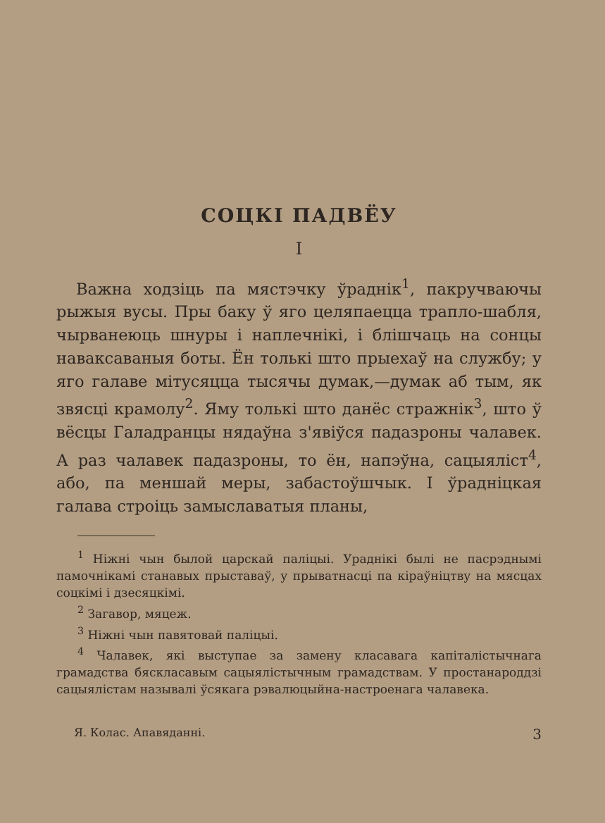СОЦКІ ПАДВЁУ
I
Важна ходзіць па мястэчку ўраднік<sup>1</sup>, пакручваючы рыжыя вусы. Пры баку ў яго целяпаецца трапло-шабля, чырванеюць шнуры і наплечнікі, і блішчаць на сонцы наваксаваныя боты. Ён толькі што прыехаў на службу; у яго галаве мітусяцца тысячы думак,—думак аб тым, як звясці крамолу<sup>2</sup>. Яму толькі што данёс стражнік<sup>3</sup>, што ў вёсцы Галадранцы нядаўна з'явіўся падазроны чалавек. А раз чалавек падазроны, то ён, напэўна, сацыяліст<sup>4</sup>, або, па меншай меры, забастоўшчык. І ўрадніцкая галава строіць замыславатыя планы,
<sup>1</sup> Ніжні чын былой царскай паліцыі. Ураднікі былі не пасрэднымі памочнікамі станавых прыставаў, у прыватнасці па кіраўніцтву на мясцах соцкімі і дзесяцкімі.
<sup>2</sup> Загавор, мяцеж.
<sup>3</sup> Ніжні чын павятовай паліцыі.
<sup>4</sup> Чалавек, які выступае за замену класавага капіталістычнага грамадства бяскласавым сацыялістычным грамадствам. У простанароддзі сацыялістам называлі ўсякага рэвалюцыйна-настроенага чалавека.
Я. Колас. Апавяданні. 3